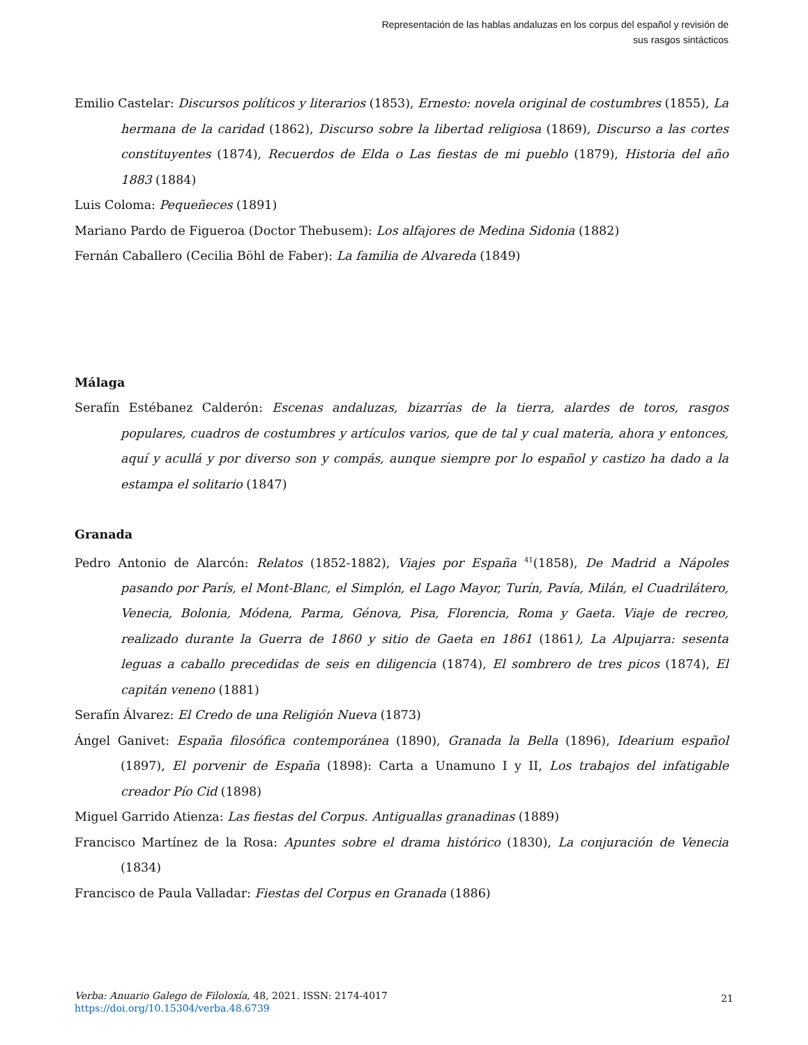Representación de las hablas andaluzas en los corpus del español y revisión de sus rasgos sintácticos
Emilio Castelar: Discursos políticos y literarios (1853), Ernesto: novela original de costumbres (1855), La hermana de la caridad (1862), Discurso sobre la libertad religiosa (1869), Discurso a las cortes constituyentes (1874), Recuerdos de Elda o Las fiestas de mi pueblo (1879), Historia del año 1883 (1884)
Luis Coloma: Pequeñeces (1891)
Mariano Pardo de Figueroa (Doctor Thebusem): Los alfajores de Medina Sidonia (1882)
Fernán Caballero (Cecilia Böhl de Faber): La familia de Alvareda (1849)
Málaga
Serafín Estébanez Calderón: Escenas andaluzas, bizarrías de la tierra, alardes de toros, rasgos populares, cuadros de costumbres y artículos varios, que de tal y cual materia, ahora y entonces, aquí y acullá y por diverso son y compás, aunque siempre por lo español y castizo ha dado a la estampa el solitario (1847)
Granada
Pedro Antonio de Alarcón: Relatos (1852-1882), Viajes por España <sup>41</sup>(1858), De Madrid a Nápoles pasando por París, el Mont-Blanc, el Simplón, el Lago Mayor, Turín, Pavía, Milán, el Cuadrilátero, Venecia, Bolonia, Módena, Parma, Génova, Pisa, Florencia, Roma y Gaeta. Viaje de recreo, realizado durante la Guerra de 1860 y sitio de Gaeta en 1861 (1861), La Alpujarra: sesenta leguas a caballo precedidas de seis en diligencia (1874), El sombrero de tres picos (1874), El capitán veneno (1881)
Serafín Álvarez: El Credo de una Religión Nueva (1873)
Ángel Ganivet: España filosófica contemporánea (1890), Granada la Bella (1896), Idearium español (1897), El porvenir de España (1898): Carta a Unamuno I y II, Los trabajos del infatigable creador Pío Cid (1898)
Miguel Garrido Atienza: Las fiestas del Corpus. Antiguallas granadinas (1889)
Francisco Martínez de la Rosa: Apuntes sobre el drama histórico (1830), La conjuración de Venecia (1834)
Francisco de Paula Valladar: Fiestas del Corpus en Granada (1886)
Verba: Anuario Galego de Filoloxía, 48, 2021. ISSN: 2174-4017
https://doi.org/10.15304/verba.48.6739
21